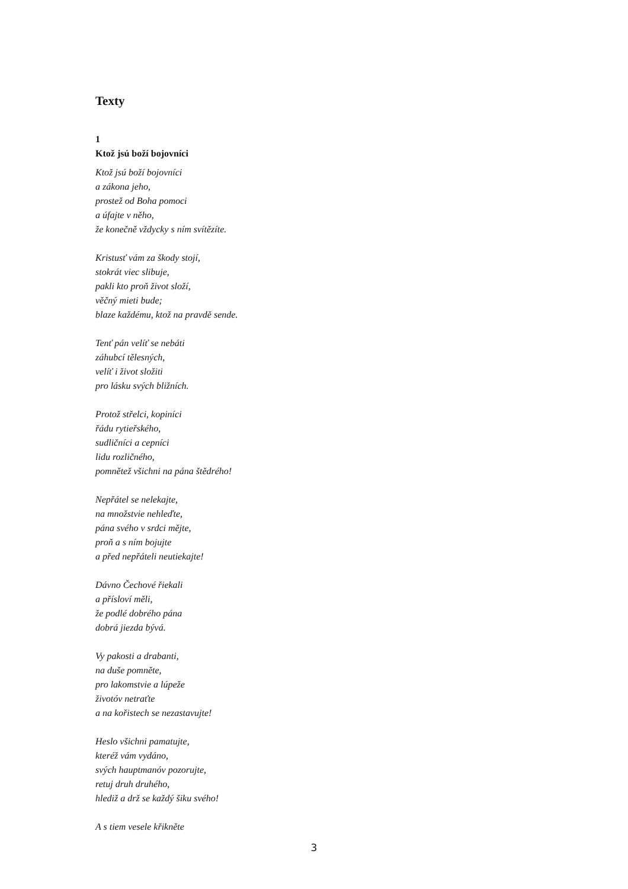Texty
1
Ktož jsú boží bojovníci
Ktož jsú boží bojovníci
a zákona jeho,
prostež od Boha pomoci
a úfajte v něho,
že konečně vždycky s ním svítězíte.
Kristusť vám za škody stojí,
stokrát viec slibuje,
pakli kto proň život složí,
věčný mieti bude;
blaze každému, ktož na pravdě sende.
Tenť pán velíť se nebáti
záhubcí tělesných,
velíť i život složiti
pro lásku svých bližních.
Protož střelci, kopiníci
řádu rytieřského,
sudličníci a cepníci
lidu rozličného,
pomnětež všichni na pána štědrého!
Nepřátel se nelekajte,
na množstvie nehleďte,
pána svého v srdci mějte,
proň a s ním bojujte
a před nepřáteli neutiekajte!
Dávno Čechové řiekali
a přísloví měli,
že podlé dobrého pána
dobrá jiezda bývá.
Vy pakosti a drabanti,
na duše pomněte,
pro lakomstvie a lúpeže
životóv netraťte
a na kořistech se nezastavujte!
Heslo všichni pamatujte,
kteréž vám vydáno,
svých hauptmanóv pozorujte,
retuj druh druhého,
hlediž a drž se každý šiku svého!
A s tiem vesele křikněte
3